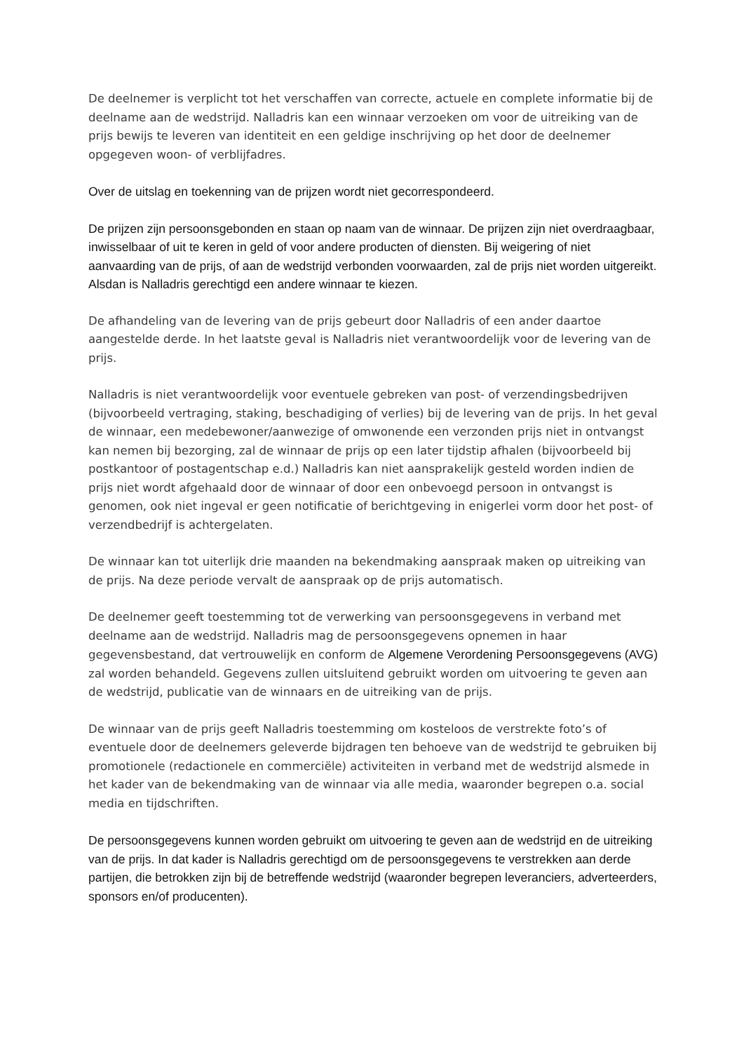De deelnemer is verplicht tot het verschaffen van correcte, actuele en complete informatie bij de deelname aan de wedstrijd. Nalladris kan een winnaar verzoeken om voor de uitreiking van de prijs bewijs te leveren van identiteit en een geldige inschrijving op het door de deelnemer opgegeven woon- of verblijfadres.
Over de uitslag en toekenning van de prijzen wordt niet gecorrespondeerd.
De prijzen zijn persoonsgebonden en staan op naam van de winnaar. De prijzen zijn niet overdraagbaar, inwisselbaar of uit te keren in geld of voor andere producten of diensten. Bij weigering of niet aanvaarding van de prijs, of aan de wedstrijd verbonden voorwaarden, zal de prijs niet worden uitgereikt. Alsdan is Nalladris gerechtigd een andere winnaar te kiezen.
De afhandeling van de levering van de prijs gebeurt door Nalladris of een ander daartoe aangestelde derde. In het laatste geval is Nalladris niet verantwoordelijk voor de levering van de prijs.
Nalladris is niet verantwoordelijk voor eventuele gebreken van post- of verzendingsbedrijven (bijvoorbeeld vertraging, staking, beschadiging of verlies) bij de levering van de prijs. In het geval de winnaar, een medebewoner/aanwezige of omwonende een verzonden prijs niet in ontvangst kan nemen bij bezorging, zal de winnaar de prijs op een later tijdstip afhalen (bijvoorbeeld bij postkantoor of postagentschap e.d.) Nalladris kan niet aansprakelijk gesteld worden indien de prijs niet wordt afgehaald door de winnaar of door een onbevoegd persoon in ontvangst is genomen, ook niet ingeval er geen notificatie of berichtgeving in enigerlei vorm door het post- of verzendbedrijf is achtergelaten.
De winnaar kan tot uiterlijk drie maanden na bekendmaking aanspraak maken op uitreiking van de prijs. Na deze periode vervalt de aanspraak op de prijs automatisch.
De deelnemer geeft toestemming tot de verwerking van persoonsgegevens in verband met deelname aan de wedstrijd. Nalladris mag de persoonsgegevens opnemen in haar gegevensbestand, dat vertrouwelijk en conform de Algemene Verordening Persoonsgegevens (AVG) zal worden behandeld. Gegevens zullen uitsluitend gebruikt worden om uitvoering te geven aan de wedstrijd, publicatie van de winnaars en de uitreiking van de prijs.
De winnaar van de prijs geeft Nalladris toestemming om kosteloos de verstrekte foto’s of eventuele door de deelnemers geleverde bijdragen ten behoeve van de wedstrijd te gebruiken bij promotionele (redactionele en commerciële) activiteiten in verband met de wedstrijd alsmede in het kader van de bekendmaking van de winnaar via alle media, waaronder begrepen o.a. social media en tijdschriften.
De persoonsgegevens kunnen worden gebruikt om uitvoering te geven aan de wedstrijd en de uitreiking van de prijs. In dat kader is Nalladris gerechtigd om de persoonsgegevens te verstrekken aan derde partijen, die betrokken zijn bij de betreffende wedstrijd (waaronder begrepen leveranciers, adverteerders, sponsors en/of producenten).